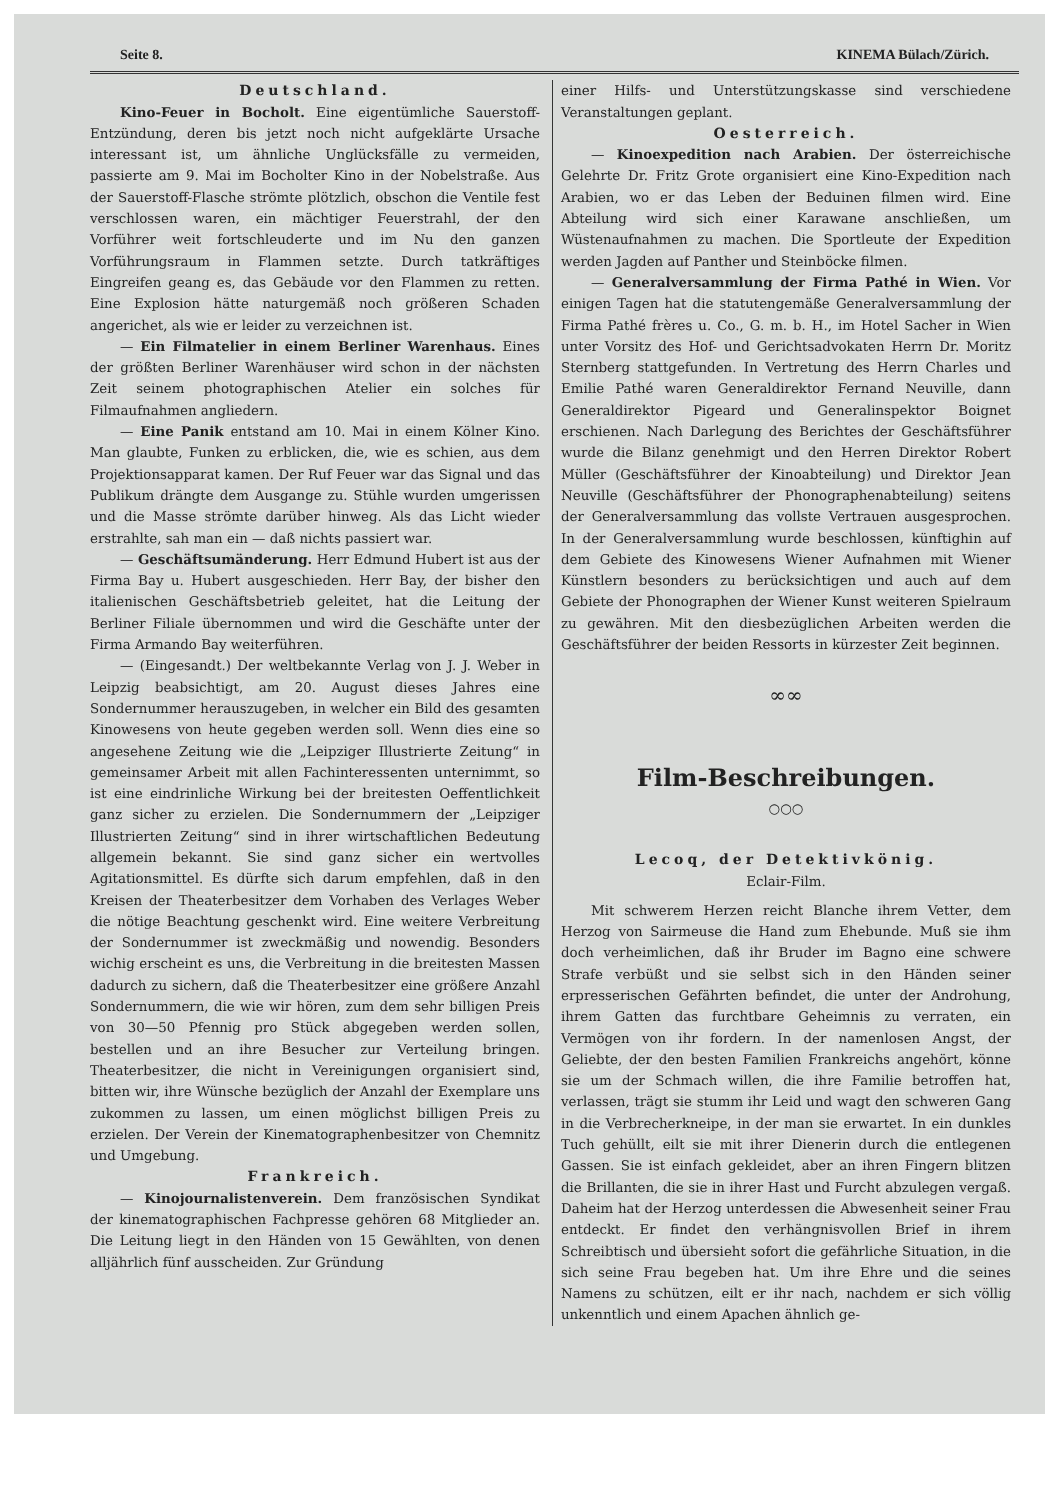Seite 8. KINEMA Bülach/Zürich.
Deutschland.
Kino-Feuer in Bocholt. Eine eigentümliche Sauerstoff-Entzündung, deren bis jetzt noch nicht aufgeklärte Ursache interessant ist, um ähnliche Unglücksfälle zu vermeiden, passierte am 9. Mai im Bocholter Kino in der Nobelstraße. Aus der Sauerstoff-Flasche strömte plötzlich, obschon die Ventile fest verschlossen waren, ein mächtiger Feuerstrahl, der den Vorführer weit fortschleuderte und im Nu den ganzen Vorführungsraum in Flammen setzte. Durch tatkräftiges Eingreifen geang es, das Gebäude vor den Flammen zu retten. Eine Explosion hätte naturgemäß noch größeren Schaden angerichet, als wie er leider zu verzeichnen ist.
— Ein Filmatelier in einem Berliner Warenhaus. Eines der größten Berliner Warenhäuser wird schon in der nächsten Zeit seinem photographischen Atelier ein solches für Filmaufnahmen angliedern.
— Eine Panik entstand am 10. Mai in einem Kölner Kino. Man glaubte, Funken zu erblicken, die, wie es schien, aus dem Projektionsapparat kamen. Der Ruf Feuer war das Signal und das Publikum drängte dem Ausgange zu. Stühle wurden umgerissen und die Masse strömte darüber hinweg. Als das Licht wieder erstrahlte, sah man ein — daß nichts passiert war.
— Geschäftsumänderung. Herr Edmund Hubert ist aus der Firma Bay u. Hubert ausgeschieden. Herr Bay, der bisher den italienischen Geschäftsbetrieb geleitet, hat die Leitung der Berliner Filiale übernommen und wird die Geschäfte unter der Firma Armando Bay weiterführen.
— (Eingesandt.) Der weltbekannte Verlag von J. J. Weber in Leipzig beabsichtigt, am 20. August dieses Jahres eine Sondernummer herauszugeben, in welcher ein Bild des gesamten Kinowesens von heute gegeben werden soll. Wenn dies eine so angesehene Zeitung wie die „Leipziger Illustrierte Zeitung“ in gemeinsamer Arbeit mit allen Fachinteressenten unternimmt, so ist eine eindrinliche Wirkung bei der breitesten Oeffentlichkeit ganz sicher zu erzielen. Die Sondernummern der „Leipziger Illustrierten Zeitung“ sind in ihrer wirtschaftlichen Bedeutung allgemein bekannt. Sie sind ganz sicher ein wertvolles Agitationsmittel. Es dürfte sich darum empfehlen, daß in den Kreisen der Theaterbesitzer dem Vorhaben des Verlages Weber die nötige Beachtung geschenkt wird. Eine weitere Verbreitung der Sondernummer ist zweckmäßig und nowendig. Besonders wichig erscheint es uns, die Verbreitung in die breitesten Massen dadurch zu sichern, daß die Theaterbesitzer eine größere Anzahl Sondernummern, die wie wir hören, zum dem sehr billigen Preis von 30—50 Pfennig pro Stück abgegeben werden sollen, bestellen und an ihre Besucher zur Verteilung bringen. Theaterbesitzer, die nicht in Vereinigungen organisiert sind, bitten wir, ihre Wünsche bezüglich der Anzahl der Exemplare uns zukommen zu lassen, um einen möglichst billigen Preis zu erzielen. Der Verein der Kinematographenbesitzer von Chemnitz und Umgebung.
Frankreich.
— Kinojournalistenverein. Dem französischen Syndikat der kinematographischen Fachpresse gehören 68 Mitglieder an. Die Leitung liegt in den Händen von 15 Gewählten, von denen alljährlich fünf ausscheiden. Zur Gründung
einer Hilfs- und Unterstützungskasse sind verschiedene Veranstaltungen geplant.
Oesterreich.
— Kinoexpedition nach Arabien. Der österreichische Gelehrte Dr. Fritz Grote organisiert eine Kino-Expedition nach Arabien, wo er das Leben der Beduinen filmen wird. Eine Abteilung wird sich einer Karawane anschließen, um Wüstenaufnahmen zu machen. Die Sportleute der Expedition werden Jagden auf Panther und Steinböcke filmen.
— Generalversammlung der Firma Pathé in Wien. Vor einigen Tagen hat die statutengemäße Generalversammlung der Firma Pathé frères u. Co., G. m. b. H., im Hotel Sacher in Wien unter Vorsitz des Hof- und Gerichtsadvokaten Herrn Dr. Moritz Sternberg stattgefunden. In Vertretung des Herrn Charles und Emilie Pathé waren Generaldirektor Fernand Neuville, dann Generaldirektor Pigeard und Generalinspektor Boignet erschienen. Nach Darlegung des Berichtes der Geschäftsführer wurde die Bilanz genehmigt und den Herren Direktor Robert Müller (Geschäftsführer der Kinoabteilung) und Direktor Jean Neuville (Geschäftsführer der Phonographenabteilung) seitens der Generalversammlung das vollste Vertrauen ausgesprochen. In der Generalversammlung wurde beschlossen, künftighin auf dem Gebiete des Kinowesens Wiener Aufnahmen mit Wiener Künstlern besonders zu berücksichtigen und auch auf dem Gebiete der Phonographen der Wiener Kunst weiteren Spielraum zu gewähren. Mit den diesbezüglichen Arbeiten werden die Geschäftsführer der beiden Ressorts in kürzester Zeit beginnen.
∞∞
Film-Beschreibungen.
○○○
Lecoq, der Detektivkönig.
Eclair-Film.
Mit schwerem Herzen reicht Blanche ihrem Vetter, dem Herzog von Sairmeuse die Hand zum Ehebunde. Muß sie ihm doch verheimlichen, daß ihr Bruder im Bagno eine schwere Strafe verbüßt und sie selbst sich in den Händen seiner erpresserischen Gefährten befindet, die unter der Androhung, ihrem Gatten das furchtbare Geheimnis zu verraten, ein Vermögen von ihr fordern. In der namenlosen Angst, der Geliebte, der den besten Familien Frankreichs angehört, könne sie um der Schmach willen, die ihre Familie betroffen hat, verlassen, trägt sie stumm ihr Leid und wagt den schweren Gang in die Verbrecherkneipe, in der man sie erwartet. In ein dunkles Tuch gehüllt, eilt sie mit ihrer Dienerin durch die entlegenen Gassen. Sie ist einfach gekleidet, aber an ihren Fingern blitzen die Brillanten, die sie in ihrer Hast und Furcht abzulegen vergaß. Daheim hat der Herzog unterdessen die Abwesenheit seiner Frau entdeckt. Er findet den verhängnisvollen Brief in ihrem Schreibtisch und übersieht sofort die gefährliche Situation, in die sich seine Frau begeben hat. Um ihre Ehre und die seines Namens zu schützen, eilt er ihr nach, nachdem er sich völlig unkenntlich und einem Apachen ähnlich ge-